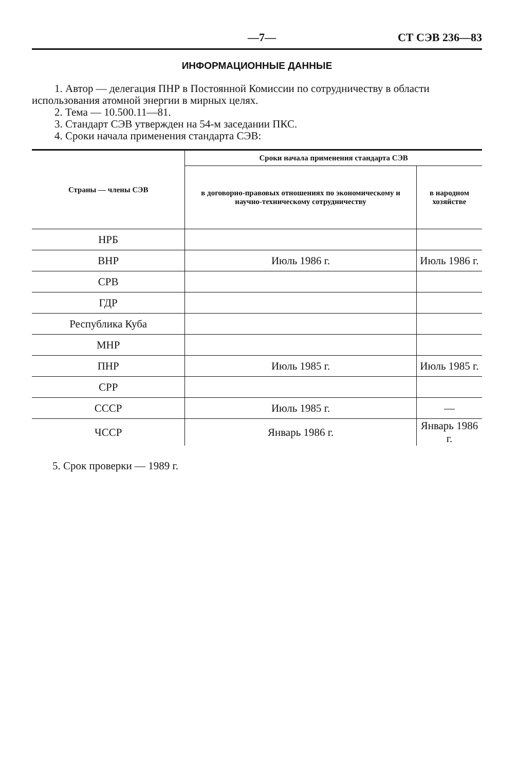—7— СТ СЭВ 236—83
ИНФОРМАЦИОННЫЕ ДАННЫЕ
1. Автор — делегация ПНР в Постоянной Комиссии по сотрудничеству в области использования атомной энергии в мирных целях.
2. Тема — 10.500.11—81.
3. Стандарт СЭВ утвержден на 54-м заседании ПКС.
4. Сроки начала применения стандарта СЭВ:
| Страны — члены СЭВ | Сроки начала применения стандарта СЭВ | |
| --- | --- | --- |
| | в договорно-правовых отношениях по экономическому и научно-техническому сотрудничеству | в народном хозяйстве |
| НРБ | | |
| ВНР | Июль 1986 г. | Июль 1986 г. |
| СРВ | | |
| ГДР | | |
| Республика Куба | | |
| МНР | | |
| ПНР | Июль 1985 г. | Июль 1985 г. |
| СРР | | |
| СССР | Июль 1985 г. | — |
| ЧССР | Январь 1986 г. | Январь 1986 г. |
5. Срок проверки — 1989 г.